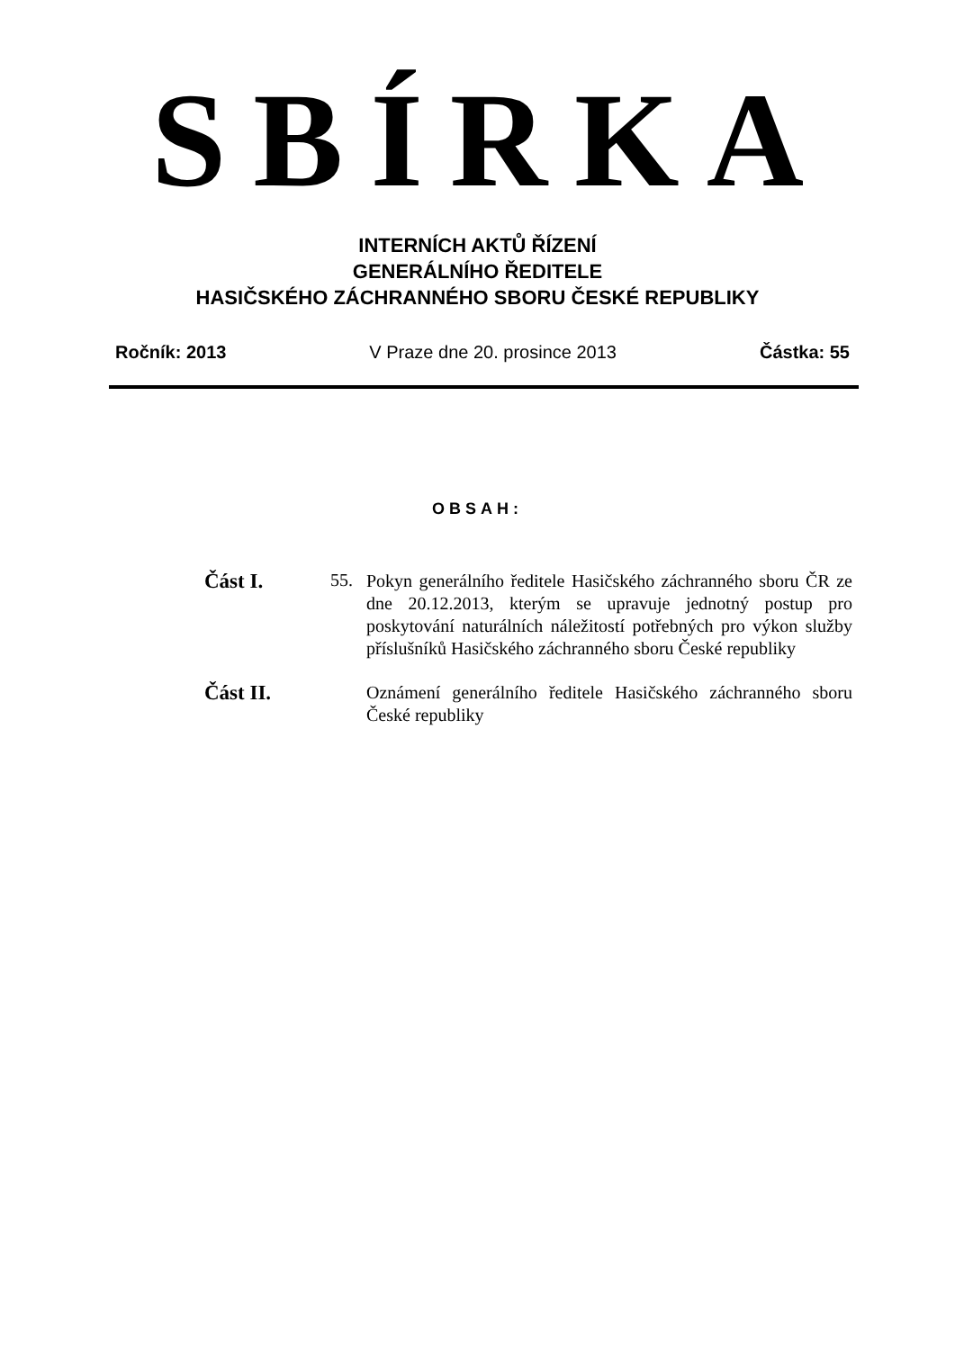SBÍRKA
INTERNÍCH AKTŮ ŘÍZENÍ
GENERÁLNÍHO ŘEDITELE
HASIČSKÉHO ZÁCHRANNÉHO SBORU ČESKÉ REPUBLIKY
Ročník: 2013 V Praze dne 20. prosince 2013 Částka: 55
OBSAH:
Část I.
55.
Pokyn generálního ředitele Hasičského záchranného sboru ČR ze dne 20.12.2013, kterým se upravuje jednotný postup pro poskytování naturálních náležitostí potřebných pro výkon služby příslušníků Hasičského záchranného sboru České republiky
Část II.
Oznámení generálního ředitele Hasičského záchranného sboru České republiky